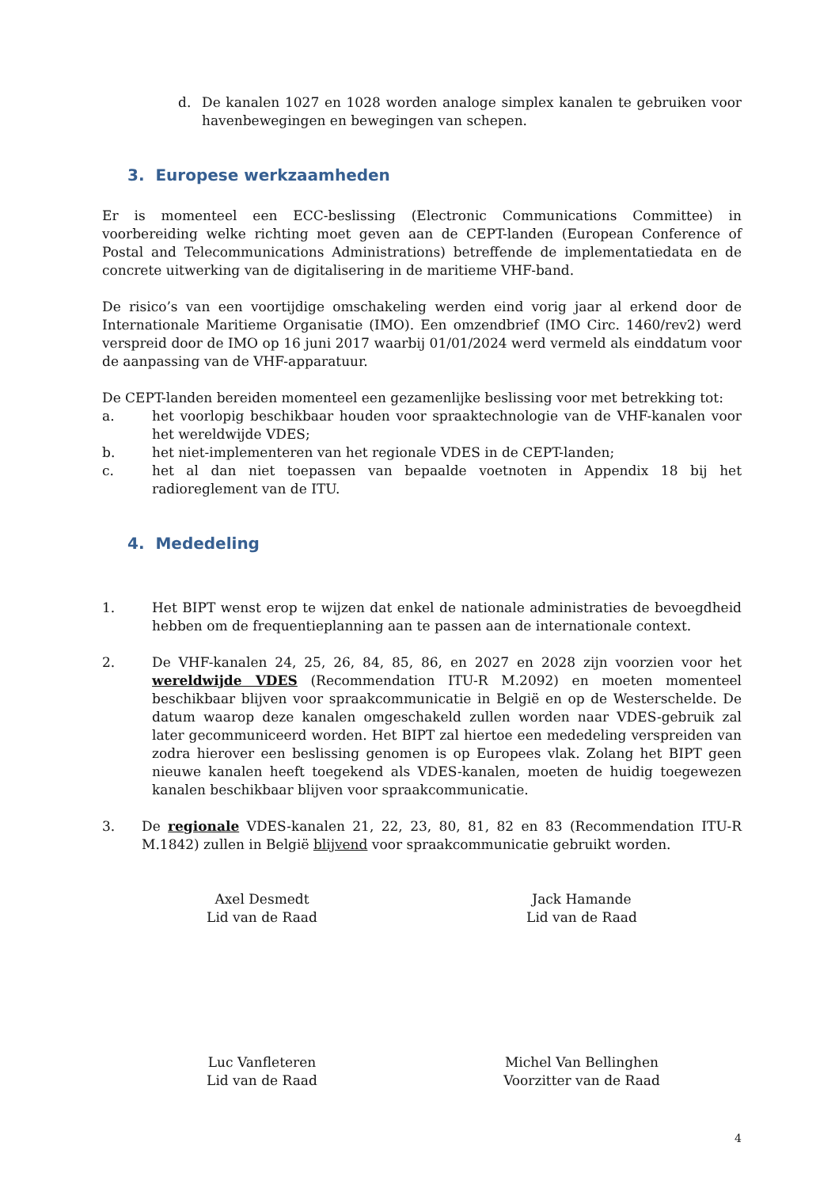d. De kanalen 1027 en 1028 worden analoge simplex kanalen te gebruiken voor havenbewegingen en bewegingen van schepen.
3. Europese werkzaamheden
Er is momenteel een ECC-beslissing (Electronic Communications Committee) in voorbereiding welke richting moet geven aan de CEPT-landen (European Conference of Postal and Telecommunications Administrations) betreffende de implementatiedata en de concrete uitwerking van de digitalisering in de maritieme VHF-band.
De risico’s van een voortijdige omschakeling werden eind vorig jaar al erkend door de Internationale Maritieme Organisatie (IMO). Een omzendbrief (IMO Circ. 1460/rev2) werd verspreid door de IMO op 16 juni 2017 waarbij 01/01/2024 werd vermeld als einddatum voor de aanpassing van de VHF-apparatuur.
De CEPT-landen bereiden momenteel een gezamenlijke beslissing voor met betrekking tot:
a. het voorlopig beschikbaar houden voor spraaktechnologie van de VHF-kanalen voor het wereldwijde VDES;
b. het niet-implementeren van het regionale VDES in de CEPT-landen;
c. het al dan niet toepassen van bepaalde voetnoten in Appendix 18 bij het radioreglement van de ITU.
4. Mededeling
1. Het BIPT wenst erop te wijzen dat enkel de nationale administraties de bevoegdheid hebben om de frequentieplanning aan te passen aan de internationale context.
2. De VHF-kanalen 24, 25, 26, 84, 85, 86, en 2027 en 2028 zijn voorzien voor het wereldwijde VDES (Recommendation ITU-R M.2092) en moeten momenteel beschikbaar blijven voor spraakcommunicatie in België en op de Westerschelde. De datum waarop deze kanalen omgeschakeld zullen worden naar VDES-gebruik zal later gecommuniceerd worden. Het BIPT zal hiertoe een mededeling verspreiden van zodra hierover een beslissing genomen is op Europees vlak. Zolang het BIPT geen nieuwe kanalen heeft toegekend als VDES-kanalen, moeten de huidig toegewezen kanalen beschikbaar blijven voor spraakcommunicatie.
3. De regionale VDES-kanalen 21, 22, 23, 80, 81, 82 en 83 (Recommendation ITU-R M.1842) zullen in België blijvend voor spraakcommunicatie gebruikt worden.
Axel Desmedt
Lid van de Raad
Jack Hamande
Lid van de Raad
Luc Vanfleteren
Lid van de Raad
Michel Van Bellinghen
Voorzitter van de Raad
4